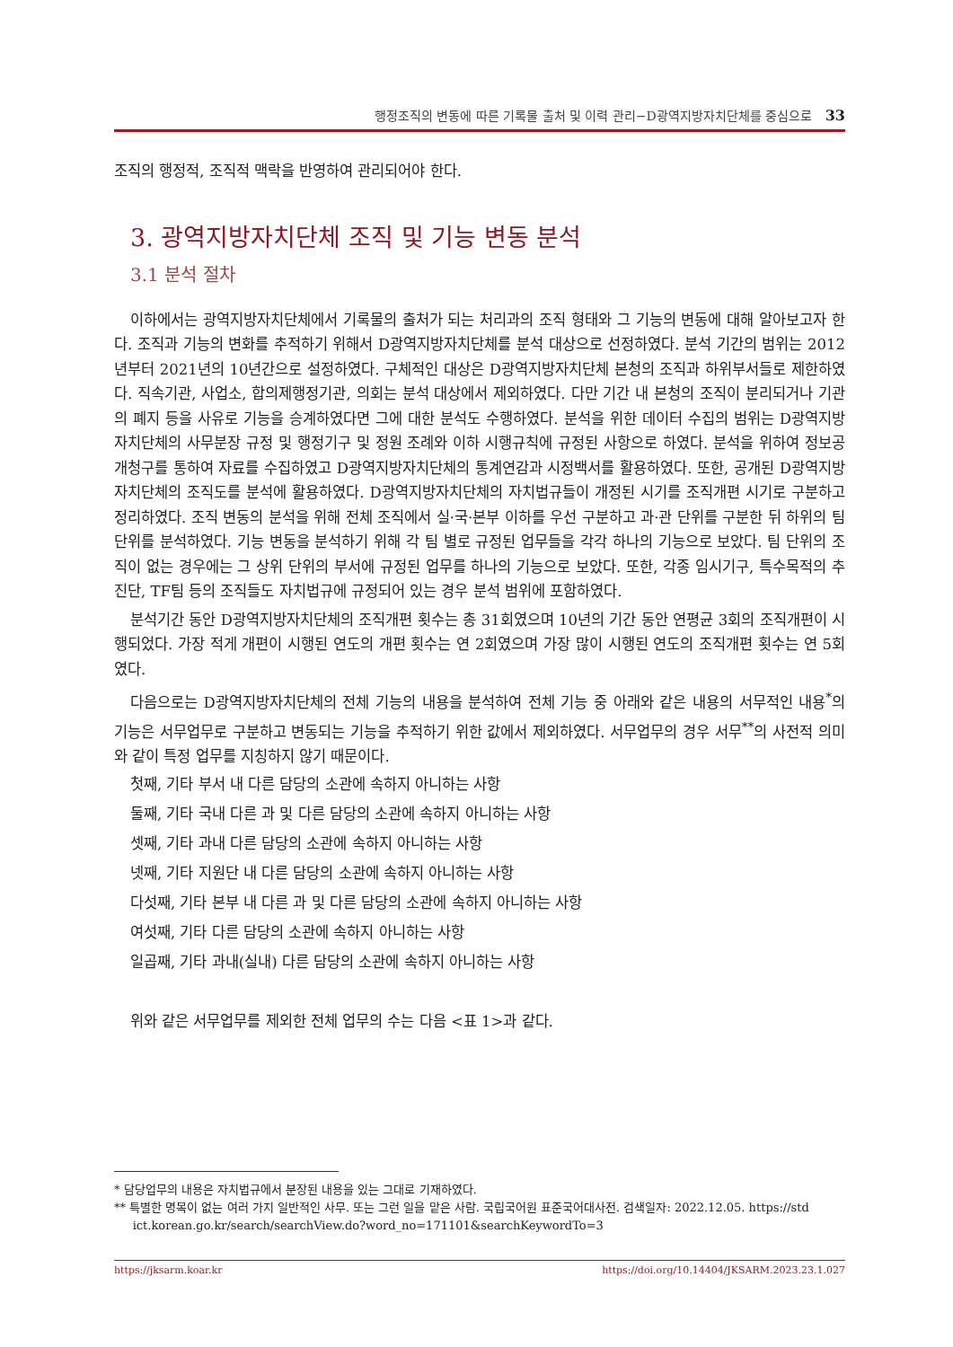행정조직의 변동에 따른 기록물 출처 및 이력 관리−D광역지방자치단체를 중심으로 33
조직의 행정적, 조직적 맥락을 반영하여 관리되어야 한다.
3. 광역지방자치단체 조직 및 기능 변동 분석
3.1 분석 절차
이하에서는 광역지방자치단체에서 기록물의 출처가 되는 처리과의 조직 형태와 그 기능의 변동에 대해 알아보고자 한다. 조직과 기능의 변화를 추적하기 위해서 D광역지방자치단체를 분석 대상으로 선정하였다. 분석 기간의 범위는 2012년부터 2021년의 10년간으로 설정하였다. 구체적인 대상은 D광역지방자치단체 본청의 조직과 하위부서들로 제한하였다. 직속기관, 사업소, 합의제행정기관, 의회는 분석 대상에서 제외하였다. 다만 기간 내 본청의 조직이 분리되거나 기관의 폐지 등을 사유로 기능을 승계하였다면 그에 대한 분석도 수행하였다. 분석을 위한 데이터 수집의 범위는 D광역지방자치단체의 사무분장 규정 및 행정기구 및 정원 조례와 이하 시행규칙에 규정된 사항으로 하였다. 분석을 위하여 정보공개청구를 통하여 자료를 수집하였고 D광역지방자치단체의 통계연감과 시정백서를 활용하였다. 또한, 공개된 D광역지방자치단체의 조직도를 분석에 활용하였다. D광역지방자치단체의 자치법규들이 개정된 시기를 조직개편 시기로 구분하고 정리하였다. 조직 변동의 분석을 위해 전체 조직에서 실·국·본부 이하를 우선 구분하고 과·관 단위를 구분한 뒤 하위의 팀 단위를 분석하였다. 기능 변동을 분석하기 위해 각 팀 별로 규정된 업무들을 각각 하나의 기능으로 보았다. 팀 단위의 조직이 없는 경우에는 그 상위 단위의 부서에 규정된 업무를 하나의 기능으로 보았다. 또한, 각종 임시기구, 특수목적의 추진단, TF팀 등의 조직들도 자치법규에 규정되어 있는 경우 분석 범위에 포함하였다.
분석기간 동안 D광역지방자치단체의 조직개편 횟수는 총 31회였으며 10년의 기간 동안 연평균 3회의 조직개편이 시행되었다. 가장 적게 개편이 시행된 연도의 개편 횟수는 연 2회였으며 가장 많이 시행된 연도의 조직개편 횟수는 연 5회였다.
다음으로는 D광역지방자치단체의 전체 기능의 내용을 분석하여 전체 기능 중 아래와 같은 내용의 서무적인 내용<sup>*</sup>의 기능은 서무업무로 구분하고 변동되는 기능을 추적하기 위한 값에서 제외하였다. 서무업무의 경우 서무<sup>**</sup>의 사전적 의미와 같이 특정 업무를 지칭하지 않기 때문이다.
첫째, 기타 부서 내 다른 담당의 소관에 속하지 아니하는 사항
둘째, 기타 국내 다른 과 및 다른 담당의 소관에 속하지 아니하는 사항
셋째, 기타 과내 다른 담당의 소관에 속하지 아니하는 사항
넷째, 기타 지원단 내 다른 담당의 소관에 속하지 아니하는 사항
다섯째, 기타 본부 내 다른 과 및 다른 담당의 소관에 속하지 아니하는 사항
여섯째, 기타 다른 담당의 소관에 속하지 아니하는 사항
일곱째, 기타 과내(실내) 다른 담당의 소관에 속하지 아니하는 사항
위와 같은 서무업무를 제외한 전체 업무의 수는 다음 <표 1>과 같다.
* 담당업무의 내용은 자치법규에서 분장된 내용을 있는 그대로 기재하였다.
** 특별한 명목이 없는 여러 가지 일반적인 사무. 또는 그런 일을 맡은 사람. 국립국어원 표준국어대사전. 검색일자: 2022.12.05. https://std
ict.korean.go.kr/search/searchView.do?word_no=171101&searchKeywordTo=3
https://jksarm.koar.kr https://doi.org/10.14404/JKSARM.2023.23.1.027